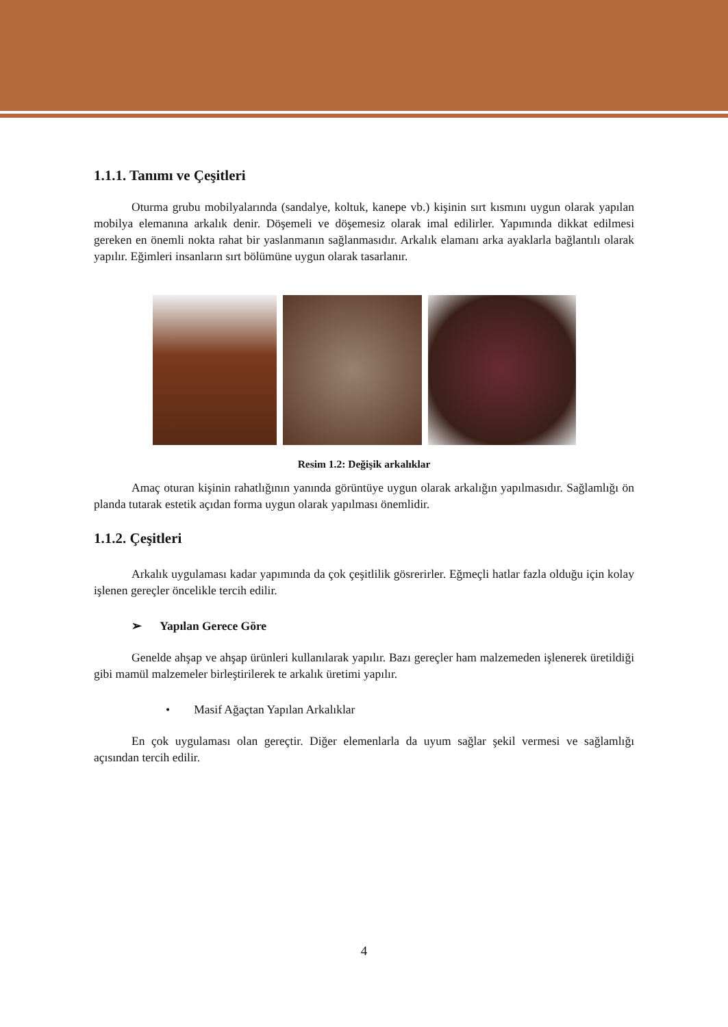1.1.1. Tanımı ve Çeşitleri
Oturma grubu mobilyalarında (sandalye, koltuk, kanepe vb.) kişinin sırt kısmını uygun olarak yapılan mobilya elemanına arkalık denir. Döşemeli ve döşemesiz olarak imal edilirler. Yapımında dikkat edilmesi gereken en önemli nokta rahat bir yaslanmanın sağlanmasıdır. Arkalık elamanı arka ayaklarla bağlantılı olarak yapılır. Eğimleri insanların sırt bölümüne uygun olarak tasarlanır.
Resim 1.2: Değişik arkalıklar
Amaç oturan kişinin rahatlığının yanında görüntüye uygun olarak arkalığın yapılmasıdır. Sağlamlığı ön planda tutarak estetik açıdan forma uygun olarak yapılması önemlidir.
1.1.2. Çeşitleri
Arkalık uygulaması kadar yapımında da çok çeşitlilik gösrerirler. Eğmeçli hatlar fazla olduğu için kolay işlenen gereçler öncelikle tercih edilir.
➢ Yapılan Gerece Göre
Genelde ahşap ve ahşap ürünleri kullanılarak yapılır. Bazı gereçler ham malzemeden işlenerek üretildiği gibi mamül malzemeler birleştirilerek te arkalık üretimi yapılır.
• Masif Ağaçtan Yapılan Arkalıklar
En çok uygulaması olan gereçtir. Diğer elemenlarla da uyum sağlar şekil vermesi ve sağlamlığı açısından tercih edilir.
4